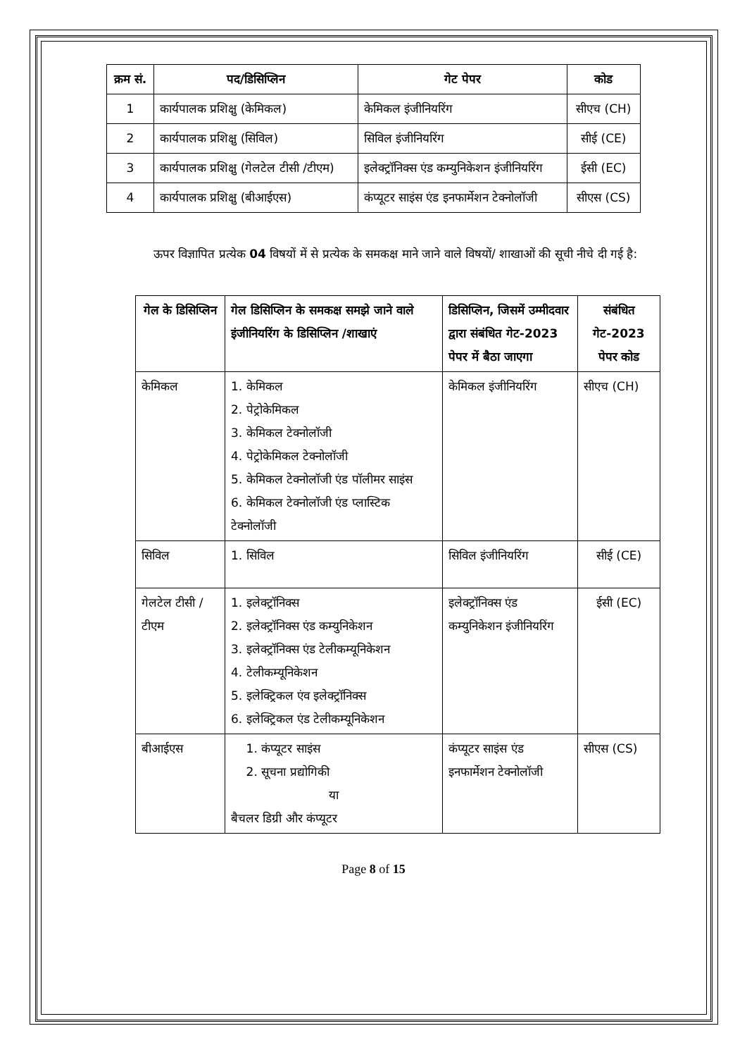| क्रम सं. | पद/डिसिप्लिन | गेट पेपर | कोड |
| --- | --- | --- | --- |
| 1 | कार्यपालक प्रशिक्षु (केमिकल) | केमिकल इंजीनियरिंग | सीएच (CH) |
| 2 | कार्यपालक प्रशिक्षु (सिविल) | सिविल इंजीनियरिंग | सीई (CE) |
| 3 | कार्यपालक प्रशिक्षु (गेलटेल टीसी /टीएम) | इलेक्ट्रॉनिक्स एंड कम्युनिकेशन इंजीनियरिंग | ईसी (EC) |
| 4 | कार्यपालक प्रशिक्षु (बीआईएस) | कंप्यूटर साइंस एंड इनफार्मेशन टेक्नोलॉजी | सीएस (CS) |
ऊपर विज्ञापित प्रत्येक 04 विषयों में से प्रत्येक के समकक्ष माने जाने वाले विषयों/ शाखाओं की सूची नीचे दी गई है:
| गेल के डिसिप्लिन | गेल डिसिप्लिन के समकक्ष समझे जाने वाले इंजीनियरिंग के डिसिप्लिन /शाखाएं | डिसिप्लिन, जिसमें उम्मीदवार द्वारा संबंधित गेट-2023 पेपर में बैठा जाएगा | संबंधित गेट-2023 पेपर कोड |
| --- | --- | --- | --- |
| केमिकल | 1. केमिकल 2. पेट्रोकेमिकल 3. केमिकल टेक्नोलॉजी 4. पेट्रोकेमिकल टेक्नोलॉजी 5. केमिकल टेक्नोलॉजी एंड पॉलीमर साइंस 6. केमिकल टेक्नोलॉजी एंड प्लास्टिक टेक्नोलॉजी | केमिकल इंजीनियरिंग | सीएच (CH) |
| सिविल | 1. सिविल | सिविल इंजीनियरिंग | सीई (CE) |
| गेलटेल टीसी /टीएम | 1. इलेक्ट्रॉनिक्स 2. इलेक्ट्रॉनिक्स एंड कम्युनिकेशन 3. इलेक्ट्रॉनिक्स एंड टेलीकम्यूनिकेशन 4. टेलीकम्यूनिकेशन 5. इलेक्ट्रिकल एंव इलेक्ट्रॉनिक्स 6. इलेक्ट्रिकल एंड टेलीकम्यूनिकेशन | इलेक्ट्रॉनिक्स एंड कम्युनिकेशन इंजीनियरिंग | ईसी (EC) |
| बीआईएस | 1. कंप्यूटर साइंस 2. सूचना प्रद्योगिकी या बैचलर डिग्री और कंप्यूटर | कंप्यूटर साइंस एंड इनफार्मेशन टेक्नोलॉजी | सीएस (CS) |
Page 8 of 15